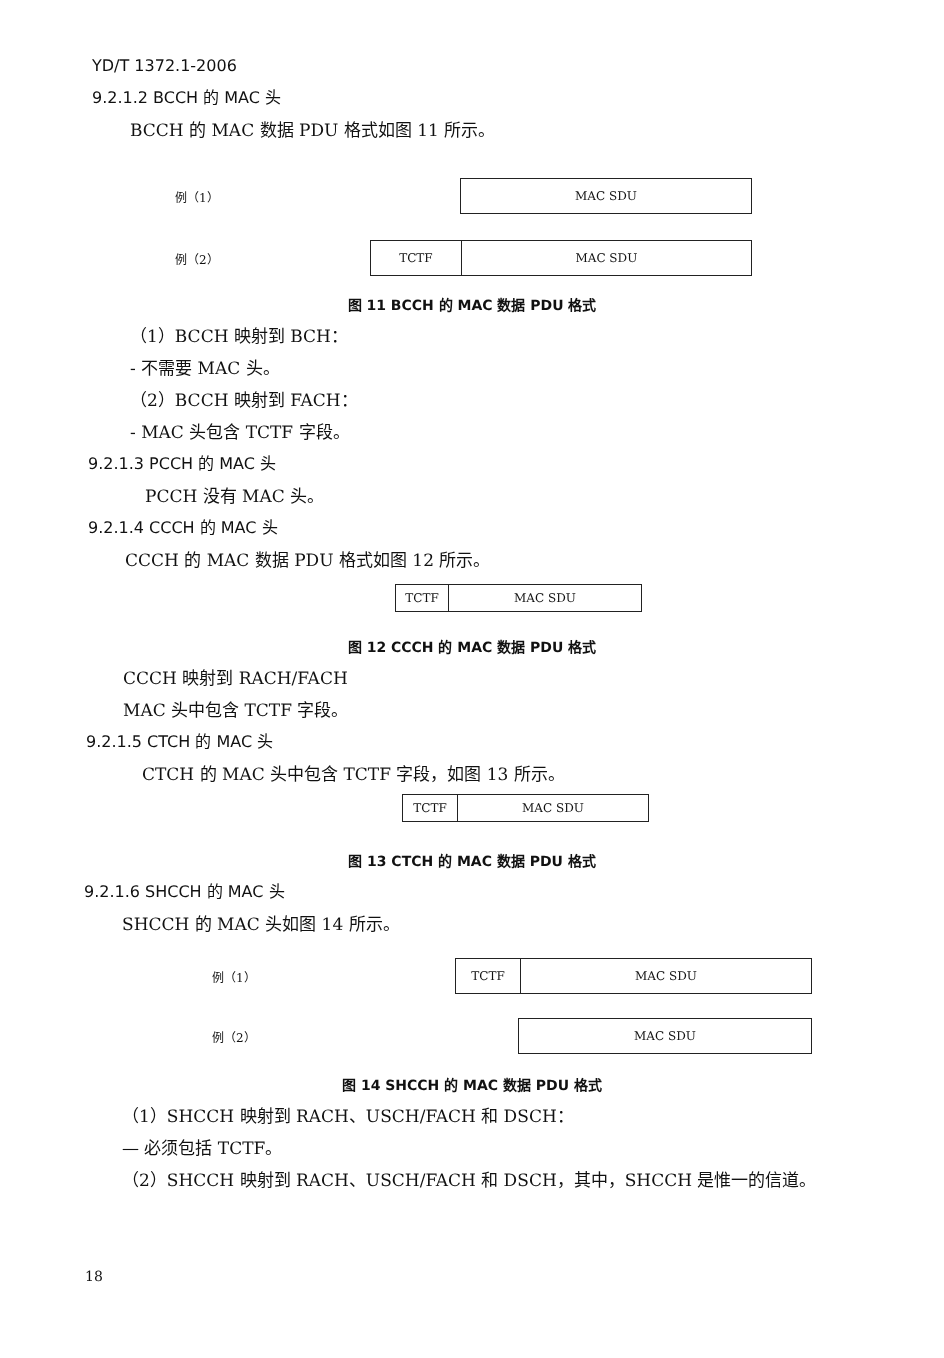YD/T 1372.1-2006
9.2.1.2 BCCH 的 MAC 头
BCCH 的 MAC 数据 PDU 格式如图 11 所示。
例（1）
MAC SDU
例（2）
TCTF MAC SDU
图 11 BCCH 的 MAC 数据 PDU 格式
（1）BCCH 映射到 BCH：
- 不需要 MAC 头。
（2）BCCH 映射到 FACH：
- MAC 头包含 TCTF 字段。
9.2.1.3 PCCH 的 MAC 头
PCCH 没有 MAC 头。
9.2.1.4 CCCH 的 MAC 头
CCCH 的 MAC 数据 PDU 格式如图 12 所示。
TCTF MAC SDU
图 12 CCCH 的 MAC 数据 PDU 格式
CCCH 映射到 RACH/FACH
MAC 头中包含 TCTF 字段。
9.2.1.5 CTCH 的 MAC 头
CTCH 的 MAC 头中包含 TCTF 字段，如图 13 所示。
TCTF MAC SDU
图 13 CTCH 的 MAC 数据 PDU 格式
9.2.1.6 SHCCH 的 MAC 头
SHCCH 的 MAC 头如图 14 所示。
例（1）
TCTF MAC SDU
例（2）
MAC SDU
图 14 SHCCH 的 MAC 数据 PDU 格式
（1）SHCCH 映射到 RACH、USCH/FACH 和 DSCH：
— 必须包括 TCTF。
（2）SHCCH 映射到 RACH、USCH/FACH 和 DSCH，其中，SHCCH 是惟一的信道。
18